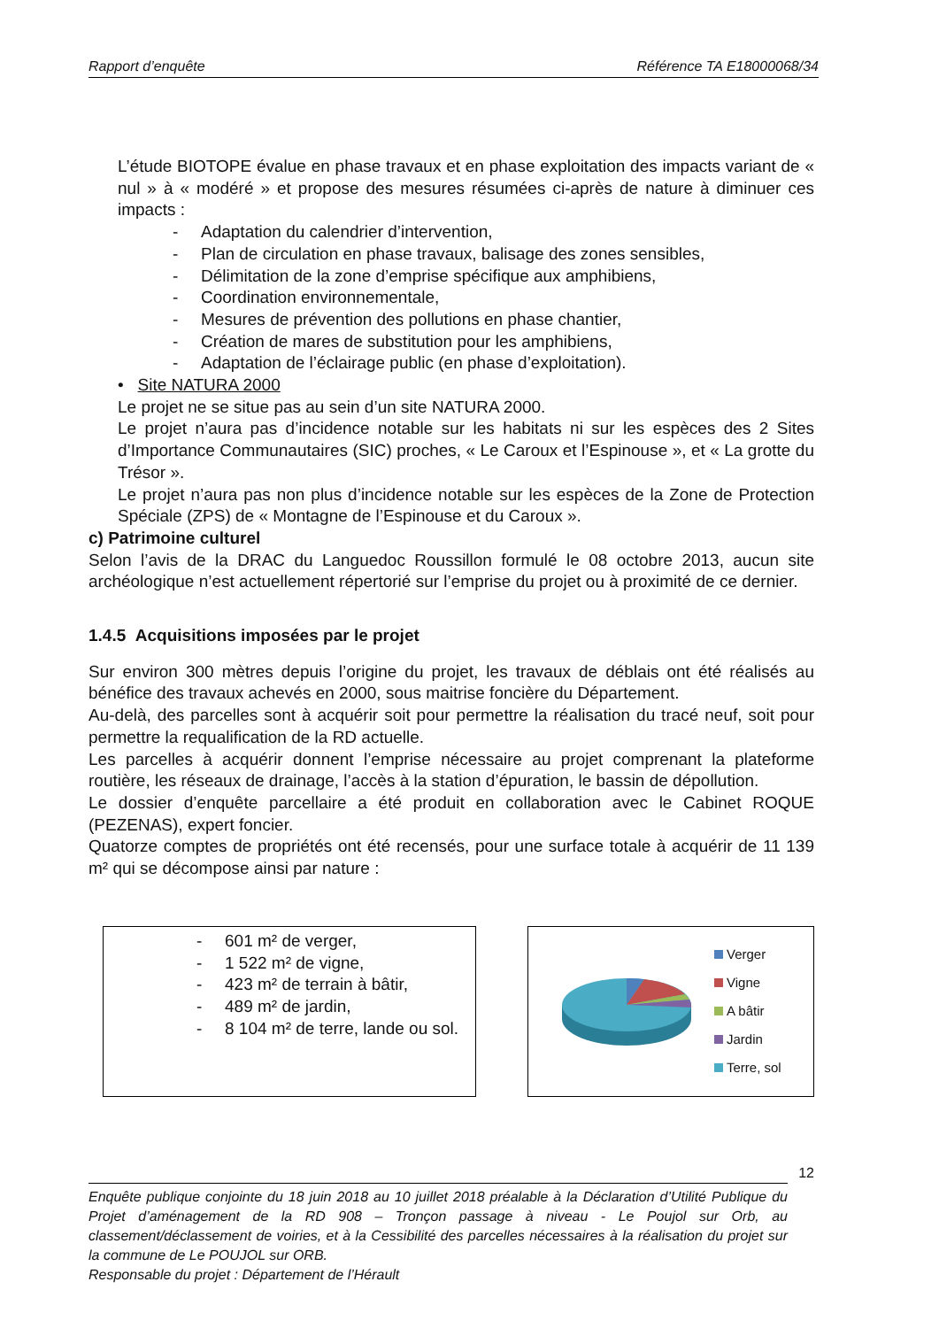Rapport d’enquête Référence TA E18000068/34
L’étude BIOTOPE évalue en phase travaux et en phase exploitation des impacts variant de « nul » à « modéré » et propose des mesures résumées ci-après de nature à diminuer ces impacts :
- Adaptation du calendrier d’intervention,
- Plan de circulation en phase travaux, balisage des zones sensibles,
- Délimitation de la zone d’emprise spécifique aux amphibiens,
- Coordination environnementale,
- Mesures de prévention des pollutions en phase chantier,
- Création de mares de substitution pour les amphibiens,
- Adaptation de l’éclairage public (en phase d’exploitation).
• Site NATURA 2000
Le projet ne se situe pas au sein d’un site NATURA 2000.
Le projet n’aura pas d’incidence notable sur les habitats ni sur les espèces des 2 Sites d’Importance Communautaires (SIC) proches, « Le Caroux et l’Espinouse », et « La grotte du Trésor ».
Le projet n’aura pas non plus d’incidence notable sur les espèces de la Zone de Protection Spéciale (ZPS) de « Montagne de l’Espinouse et du Caroux ».
c) Patrimoine culturel
Selon l’avis de la DRAC du Languedoc Roussillon formulé le 08 octobre 2013, aucun site archéologique n’est actuellement répertorié sur l’emprise du projet ou à proximité de ce dernier.
1.4.5 Acquisitions imposées par le projet
Sur environ 300 mètres depuis l’origine du projet, les travaux de déblais ont été réalisés au bénéfice des travaux achevés en 2000, sous maitrise foncière du Département.
Au-delà, des parcelles sont à acquérir soit pour permettre la réalisation du tracé neuf, soit pour permettre la requalification de la RD actuelle.
Les parcelles à acquérir donnent l’emprise nécessaire au projet comprenant la plateforme routière, les réseaux de drainage, l’accès à la station d’épuration, le bassin de dépollution.
Le dossier d’enquête parcellaire a été produit en collaboration avec le Cabinet ROQUE (PEZENAS), expert foncier.
Quatorze comptes de propriétés ont été recensés, pour une surface totale à acquérir de 11 139 m² qui se décompose ainsi par nature :
- 601 m² de verger,
- 1 522 m² de vigne,
- 423 m² de terrain à bâtir,
- 489 m² de jardin,
- 8 104 m² de terre, lande ou sol.
Verger
Vigne
A bâtir
Jardin
Terre, sol
12
Enquête publique conjointe du 18 juin 2018 au 10 juillet 2018 préalable à la Déclaration d’Utilité Publique du Projet d’aménagement de la RD 908 – Tronçon passage à niveau - Le Poujol sur Orb, au classement/déclassement de voiries, et à la Cessibilité des parcelles nécessaires à la réalisation du projet sur la commune de Le POUJOL sur ORB.
Responsable du projet : Département de l’Hérault